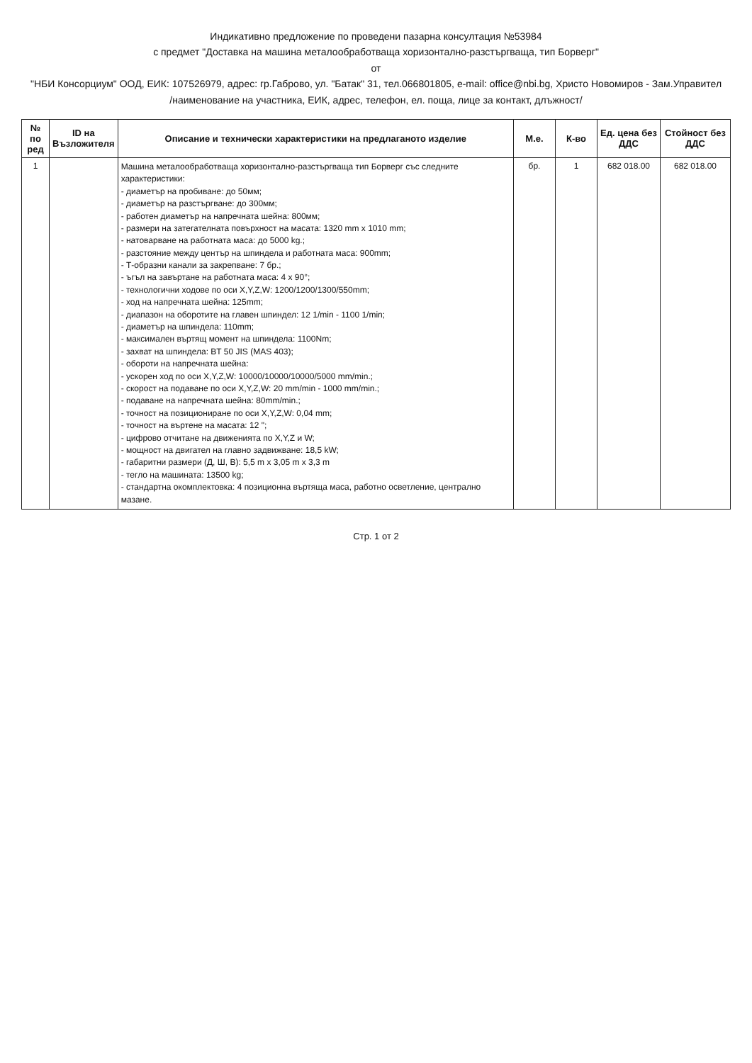Индикативно предложение по проведени пазарна консултация №53984
с предмет "Доставка на машина металообработваща хоризонтално-разстъргваща, тип Борверг"
от
"НБИ Консорциум" ООД, ЕИК: 107526979, адрес: гр.Габрово, ул. "Батак" 31, тел.066801805, e-mail: office@nbi.bg, Христо Новомиров - Зам.Управител
/наименование на участника, ЕИК, адрес, телефон, ел. поща, лице за контакт, длъжност/
| № по ред | ID на Възложителя | Описание и технически характеристики на предлаганото изделие | М.е. | К-во | Ед. цена без ДДС | Стойност без ДДС |
| --- | --- | --- | --- | --- | --- | --- |
| 1 | | Машина металообработваща хоризонтално-разстъргваща тип Борверг със следните характеристики: - диаметър на пробиване: до 50мм; - диаметър на разстъргване: до 300мм; - работен диаметър на напречната шейна: 800мм; - размери на затегателната повърхност на масата: 1320 mm x 1010 mm; - натоварване на работната маса: до 5000 kg.; - разстояние между център на шпиндела и работната маса: 900mm; - Т-образни канали за закрепване: 7 бр.; - ъгъл на завъртане на работната маса: 4 x 90°; - технологични ходове по оси X,Y,Z,W: 1200/1200/1300/550mm; - ход на напречната шейна: 125mm; - диапазон на оборотите на главен шпиндел: 12 1/min - 1100 1/min; - диаметър на шпиндела: 110mm; - максимален въртящ момент на шпиндела: 1100Nm; - захват на шпиндела: BT 50 JIS (MAS 403); - обороти на напречната шейна: - ускорен ход по оси X,Y,Z,W: 10000/10000/10000/5000 mm/min.; - скорост на подаване по оси X,Y,Z,W: 20 mm/min - 1000 mm/min.; - подаване на напречната шейна: 80mm/min.; - точност на позициониране по оси X,Y,Z,W: 0,04 mm; - точност на въртене на масата: 12 "; - цифрово отчитане на движенията по X,Y,Z и W; - мощност на двигател на главно задвижване: 18,5 kW; - габаритни размери (Д, Ш, В): 5,5 m x 3,05 m x 3,3 m - тегло на машината: 13500 kg; - стандартна окомплектовка: 4 позиционна въртяща маса, работно осветление, централно мазане. | бр. | 1 | 682 018.00 | 682 018.00 |
Стр. 1 от 2